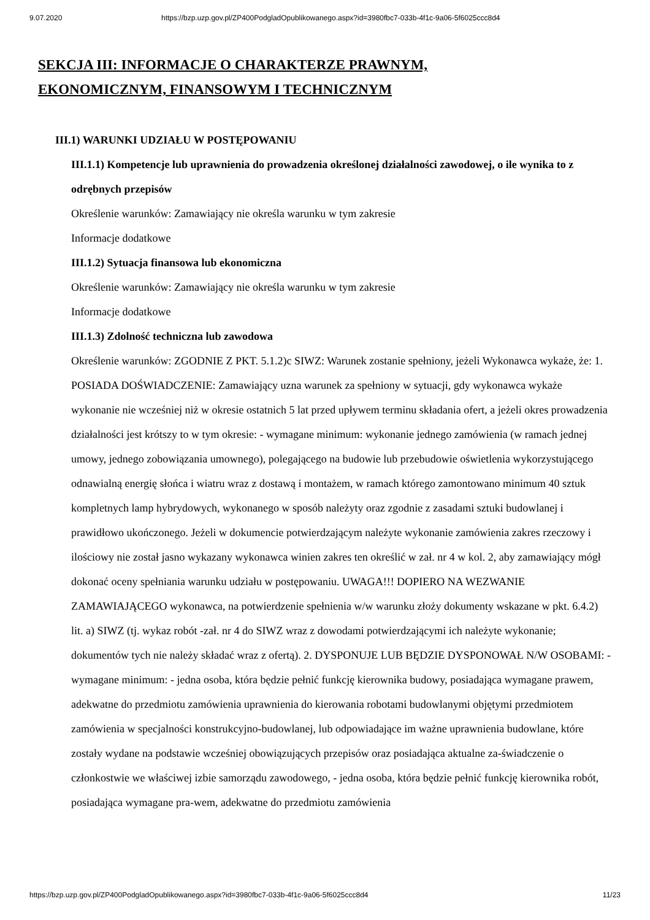9.07.2020 https://bzp.uzp.gov.pl/ZP400PodgladOpublikowanego.aspx?id=3980fbc7-033b-4f1c-9a06-5f6025ccc8d4
SEKCJA III: INFORMACJE O CHARAKTERZE PRAWNYM, EKONOMICZNYM, FINANSOWYM I TECHNICZNYM
III.1) WARUNKI UDZIAŁU W POSTĘPOWANIU
III.1.1) Kompetencje lub uprawnienia do prowadzenia określonej działalności zawodowej, o ile wynika to z odrębnych przepisów
Określenie warunków: Zamawiający nie określa warunku w tym zakresie
Informacje dodatkowe
III.1.2) Sytuacja finansowa lub ekonomiczna
Określenie warunków: Zamawiający nie określa warunku w tym zakresie
Informacje dodatkowe
III.1.3) Zdolność techniczna lub zawodowa
Określenie warunków: ZGODNIE Z PKT. 5.1.2)c SIWZ: Warunek zostanie spełniony, jeżeli Wykonawca wykaże, że: 1. POSIADA DOŚWIADCZENIE: Zamawiający uzna warunek za spełniony w sytuacji, gdy wykonawca wykaże wykonanie nie wcześniej niż w okresie ostatnich 5 lat przed upływem terminu składania ofert, a jeżeli okres prowadzenia działalności jest krótszy to w tym okresie: - wymagane minimum: wykonanie jednego zamówienia (w ramach jednej umowy, jednego zobowiązania umownego), polegającego na budowie lub przebudowie oświetlenia wykorzystującego odnawialną energię słońca i wiatru wraz z dostawą i montażem, w ramach którego zamontowano minimum 40 sztuk kompletnych lamp hybrydowych, wykonanego w sposób należyty oraz zgodnie z zasadami sztuki budowlanej i prawidłowo ukończonego. Jeżeli w dokumencie potwierdzającym należyte wykonanie zamówienia zakres rzeczowy i ilościowy nie został jasno wykazany wykonawca winien zakres ten określić w zał. nr 4 w kol. 2, aby zamawiający mógł dokonać oceny spełniania warunku udziału w postępowaniu. UWAGA!!! DOPIERO NA WEZWANIE ZAMAWIAJĄCEGO wykonawca, na potwierdzenie spełnienia w/w warunku złoży dokumenty wskazane w pkt. 6.4.2) lit. a) SIWZ (tj. wykaz robót -zał. nr 4 do SIWZ wraz z dowodami potwierdzającymi ich należyte wykonanie; dokumentów tych nie należy składać wraz z ofertą). 2. DYSPONUJE LUB BĘDZIE DYSPONOWAŁ N/W OSOBAMI: - wymagane minimum: - jedna osoba, która będzie pełnić funkcję kierownika budowy, posiadająca wymagane prawem, adekwatne do przedmiotu zamówienia uprawnienia do kierowania robotami budowlanymi objętymi przedmiotem zamówienia w specjalności konstrukcyjno-budowlanej, lub odpowiadające im ważne uprawnienia budowlane, które zostały wydane na podstawie wcześniej obowiązujących przepisów oraz posiadająca aktualne za-świadczenie o członkostwie we właściwej izbie samorządu zawodowego, - jedna osoba, która będzie pełnić funkcję kierownika robót, posiadająca wymagane pra-wem, adekwatne do przedmiotu zamówienia
https://bzp.uzp.gov.pl/ZP400PodgladOpublikowanego.aspx?id=3980fbc7-033b-4f1c-9a06-5f6025ccc8d4 11/23